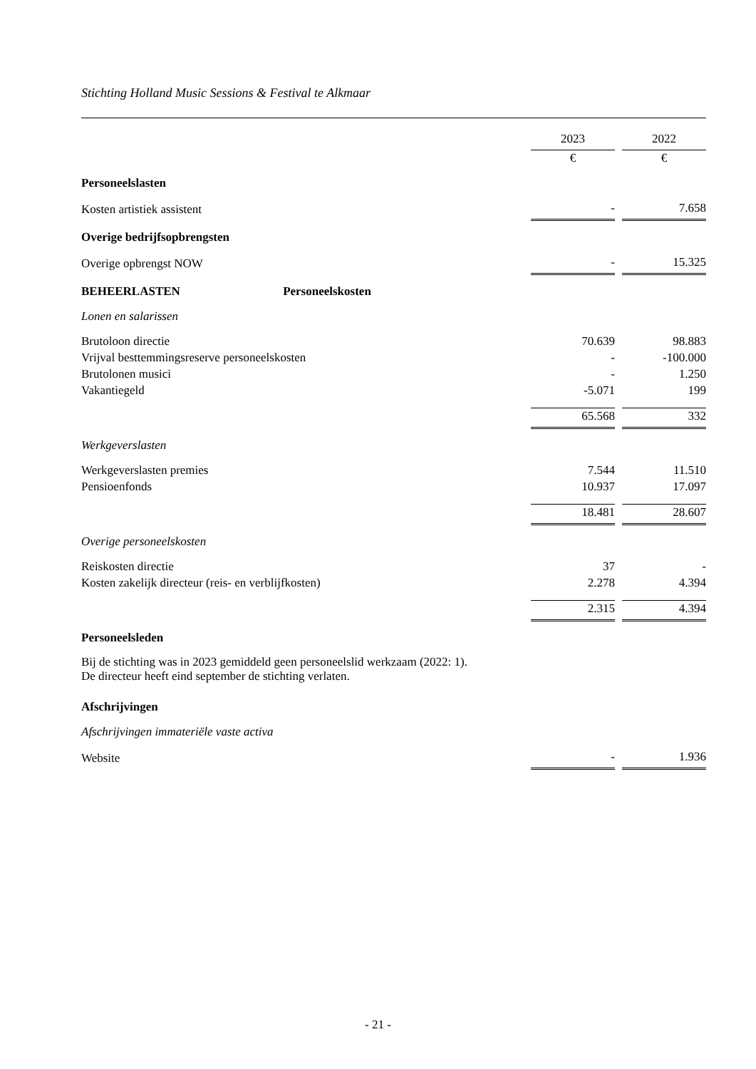Stichting Holland Music Sessions & Festival te Alkmaar
| | 2023 | | 2022 |
| | € | | € |
| Personeelslasten | | | |
| Kosten artistiek assistent | - | | 7.658 |
| Overige bedrijfsopbrengsten | | | |
| Overige opbrengst NOW | - | | 15.325 |
| BEHEERLASTEN Personeelskosten | | | |
| Lonen en salarissen | | | |
| Brutoloon directie | 70.639 | | 98.883 |
| Vrijval besttemmingsreserve personeelskosten | - | | -100.000 |
| Brutolonen musici | - | | 1.250 |
| Vakantiegeld | -5.071 | | 199 |
| | 65.568 | | 332 |
| Werkgeverslasten | | | |
| Werkgeverslasten premies | 7.544 | | 11.510 |
| Pensioenfonds | 10.937 | | 17.097 |
| | 18.481 | | 28.607 |
| Overige personeelskosten | | | |
| Reiskosten directie | 37 | | - |
| Kosten zakelijk directeur (reis- en verblijfkosten) | 2.278 | | 4.394 |
| | 2.315 | | 4.394 |
| Personeelsleden | | | |
| Bij de stichting was in 2023 gemiddeld geen personeelslid werkzaam (2022: 1). De directeur heeft eind september de stichting verlaten. | | | |
| Afschrijvingen | | | |
| Afschrijvingen immateriële vaste activa | | | |
| Website | - | | 1.936 |
- 21 -